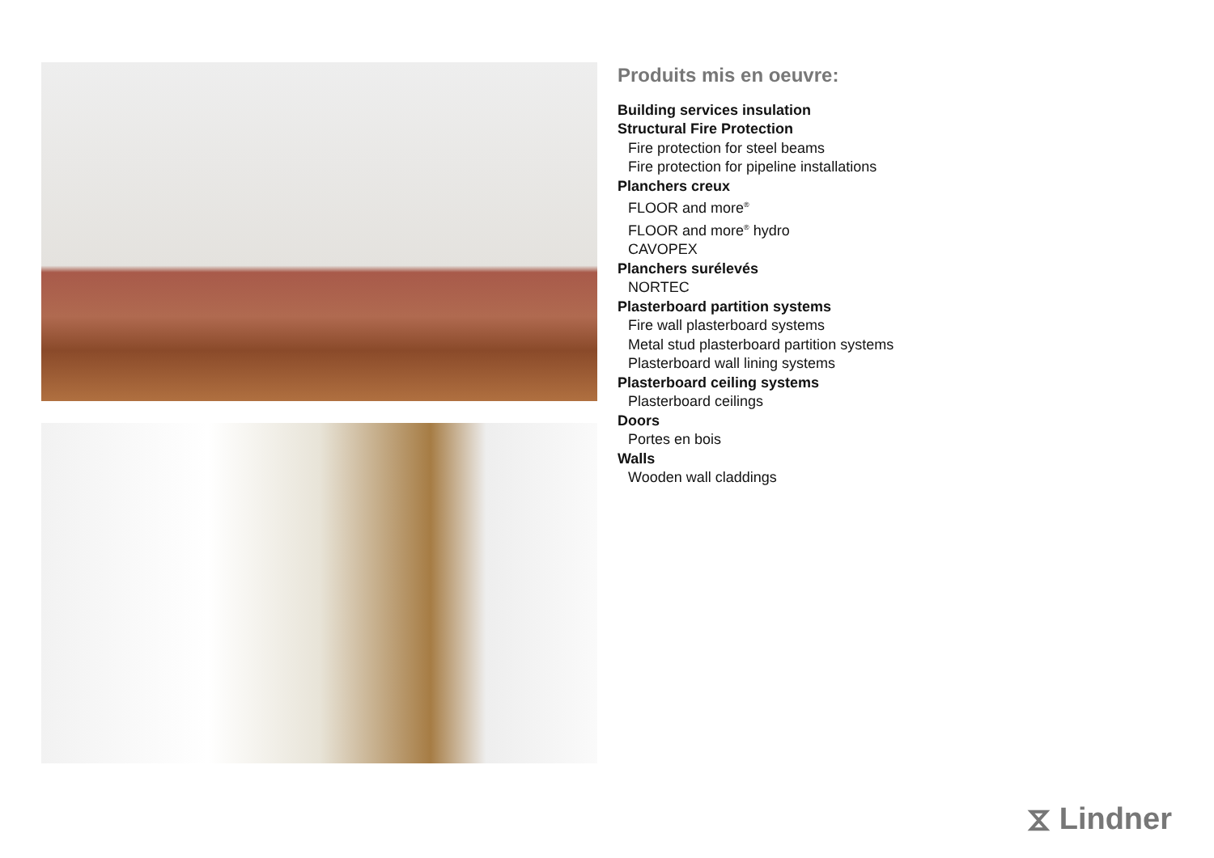Produits mis en oeuvre:
Building services insulation
Structural Fire Protection
Fire protection for steel beams
Fire protection for pipeline installations
Planchers creux
FLOOR and more<sup>®</sup>
FLOOR and more<sup>®</sup> hydro
CAVOPEX
Planchers surélevés
NORTEC
Plasterboard partition systems
Fire wall plasterboard systems
Metal stud plasterboard partition systems
Plasterboard wall lining systems
Plasterboard ceiling systems
Plasterboard ceilings
Doors
Portes en bois
Walls
Wooden wall claddings
⧖ Lindner